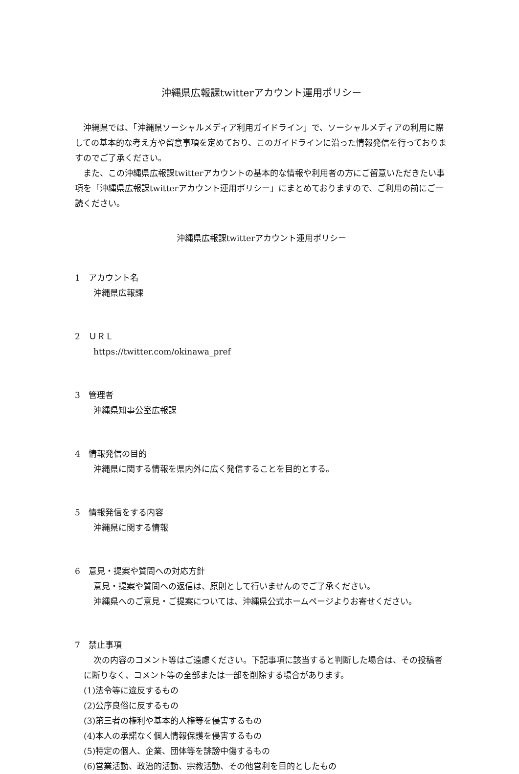沖縄県広報課twitterアカウント運用ポリシー
沖縄県では、「沖縄県ソーシャルメディア利用ガイドライン」で、ソーシャルメディアの利用に際しての基本的な考え方や留意事項を定めており、このガイドラインに沿った情報発信を行っておりますのでご了承ください。
また、この沖縄県広報課twitterアカウントの基本的な情報や利用者の方にご留意いただきたい事項を「沖縄県広報課twitterアカウント運用ポリシー」にまとめておりますので、ご利用の前にご一読ください。
沖縄県広報課twitterアカウント運用ポリシー
1　アカウント名
沖縄県広報課
2　ＵＲＬ
https://twitter.com/okinawa_pref
3　管理者
沖縄県知事公室広報課
4　情報発信の目的
沖縄県に関する情報を県内外に広く発信することを目的とする。
5　情報発信をする内容
沖縄県に関する情報
6　意見・提案や質問への対応方針
意見・提案や質問への返信は、原則として行いませんのでご了承ください。
沖縄県へのご意見・ご提案については、沖縄県公式ホームページよりお寄せください。
7　禁止事項
次の内容のコメント等はご遠慮ください。下記事項に該当すると判断した場合は、その投稿者に断りなく、コメント等の全部または一部を削除する場合があります。
(1)法令等に違反するもの
(2)公序良俗に反するもの
(3)第三者の権利や基本的人権等を侵害するもの
(4)本人の承諾なく個人情報保護を侵害するもの
(5)特定の個人、企業、団体等を誹謗中傷するもの
(6)営業活動、政治的活動、宗教活動、その他営利を目的としたもの